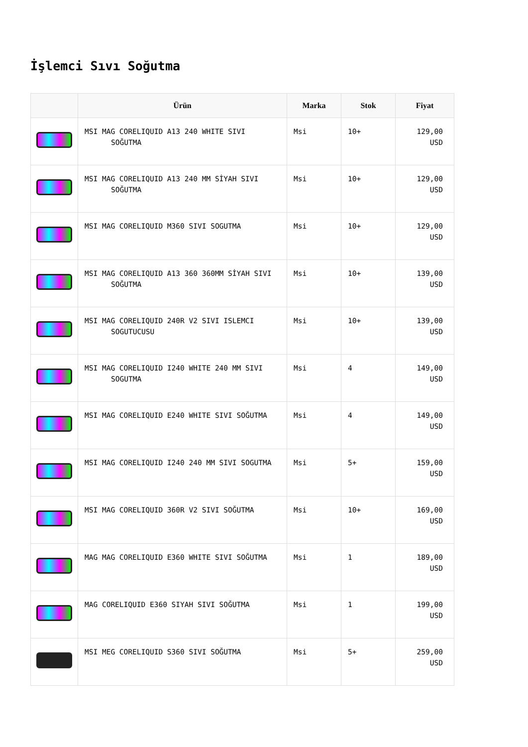İşlemci Sıvı Soğutma
| | Ürün | Marka | Stok | Fiyat |
| --- | --- | --- | --- | --- |
| | MSI MAG CORELIQUID A13 240 WHITE SIVI SOĞUTMA | Msi | 10+ | 129,00 USD |
| | MSI MAG CORELIQUID A13 240 MM SİYAH SIVI SOĞUTMA | Msi | 10+ | 129,00 USD |
| | MSI MAG CORELIQUID M360 SIVI SOGUTMA | Msi | 10+ | 129,00 USD |
| | MSI MAG CORELIQUID A13 360 360MM SİYAH SIVI SOĞUTMA | Msi | 10+ | 139,00 USD |
| | MSI MAG CORELIQUID 240R V2 SIVI ISLEMCI SOGUTUCUSU | Msi | 10+ | 139,00 USD |
| | MSI MAG CORELIQUID I240 WHITE 240 MM SIVI SOGUTMA | Msi | 4 | 149,00 USD |
| | MSI MAG CORELIQUID E240 WHITE SIVI SOĞUTMA | Msi | 4 | 149,00 USD |
| | MSI MAG CORELIQUID I240 240 MM SIVI SOGUTMA | Msi | 5+ | 159,00 USD |
| | MSI MAG CORELIQUID 360R V2 SIVI SOĞUTMA | Msi | 10+ | 169,00 USD |
| | MAG MAG CORELIQUID E360 WHITE SIVI SOĞUTMA | Msi | 1 | 189,00 USD |
| | MAG CORELIQUID E360 SIYAH SIVI SOĞUTMA | Msi | 1 | 199,00 USD |
| | MSI MEG CORELIQUID S360 SIVI SOĞUTMA | Msi | 5+ | 259,00 USD |